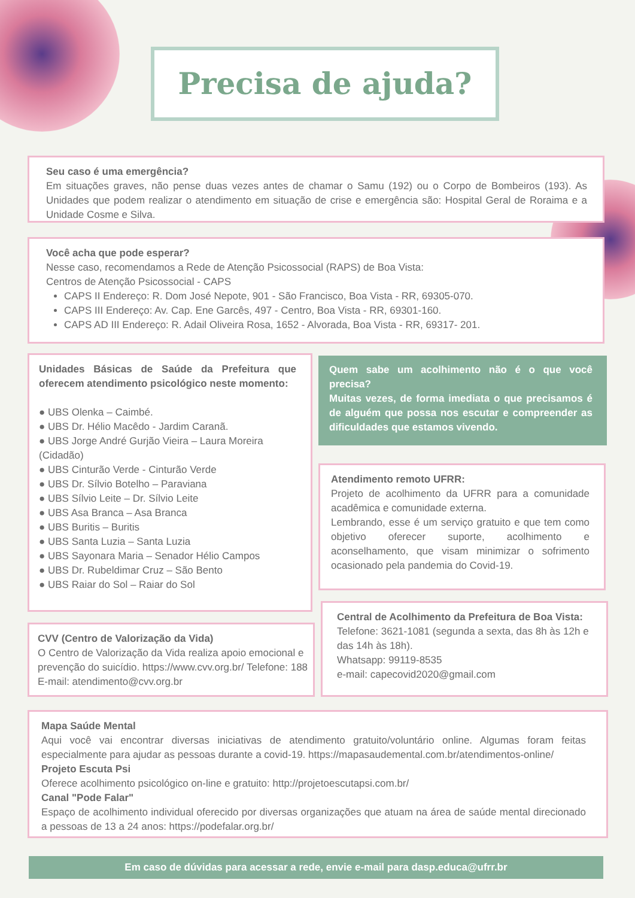Precisa de ajuda?
Seu caso é uma emergência?
Em situações graves, não pense duas vezes antes de chamar o Samu (192) ou o Corpo de Bombeiros (193). As Unidades que podem realizar o atendimento em situação de crise e emergência são: Hospital Geral de Roraima e a Unidade Cosme e Silva.
Você acha que pode esperar?
Nesse caso, recomendamos a Rede de Atenção Psicossocial (RAPS) de Boa Vista:
Centros de Atenção Psicossocial - CAPS
CAPS II Endereço: R. Dom José Nepote, 901 - São Francisco, Boa Vista - RR, 69305-070.
CAPS III Endereço: Av. Cap. Ene Garcês, 497 - Centro, Boa Vista - RR, 69301-160.
CAPS AD III Endereço: R. Adail Oliveira Rosa, 1652 - Alvorada, Boa Vista - RR, 69317- 201.
Unidades Básicas de Saúde da Prefeitura que oferecem atendimento psicológico neste momento:
● UBS Olenka – Caimbé.
● UBS Dr. Hélio Macêdo - Jardim Caranã.
● UBS Jorge André Gurjão Vieira – Laura Moreira (Cidadão)
● UBS Cinturão Verde - Cinturão Verde
● UBS Dr. Sílvio Botelho – Paraviana
● UBS Sílvio Leite – Dr. Sílvio Leite
● UBS Asa Branca – Asa Branca
● UBS Buritis – Buritis
● UBS Santa Luzia – Santa Luzia
● UBS Sayonara Maria – Senador Hélio Campos
● UBS Dr. Rubeldimar Cruz – São Bento
● UBS Raiar do Sol – Raiar do Sol
Quem sabe um acolhimento não é o que você precisa?
Muitas vezes, de forma imediata o que precisamos é de alguém que possa nos escutar e compreender as dificuldades que estamos vivendo.
Atendimento remoto UFRR:
Projeto de acolhimento da UFRR para a comunidade acadêmica e comunidade externa.
Lembrando, esse é um serviço gratuito e que tem como objetivo oferecer suporte, acolhimento e aconselhamento, que visam minimizar o sofrimento ocasionado pela pandemia do Covid-19.
CVV (Centro de Valorização da Vida)
O Centro de Valorização da Vida realiza apoio emocional e prevenção do suicídio. https://www.cvv.org.br/ Telefone: 188 E-mail: atendimento@cvv.org.br
Central de Acolhimento da Prefeitura de Boa Vista:
Telefone: 3621-1081 (segunda a sexta, das 8h às 12h e das 14h às 18h).
Whatsapp: 99119-8535
e-mail: capecovid2020@gmail.com
Mapa Saúde Mental
Aqui você vai encontrar diversas iniciativas de atendimento gratuito/voluntário online. Algumas foram feitas especialmente para ajudar as pessoas durante a covid-19. https://mapasaudemental.com.br/atendimentos-online/
Projeto Escuta Psi
Oferece acolhimento psicológico on-line e gratuito: http://projetoescutapsi.com.br/
Canal "Pode Falar"
Espaço de acolhimento individual oferecido por diversas organizações que atuam na área de saúde mental direcionado a pessoas de 13 a 24 anos: https://podefalar.org.br/
Em caso de dúvidas para acessar a rede, envie e-mail para dasp.educa@ufrr.br